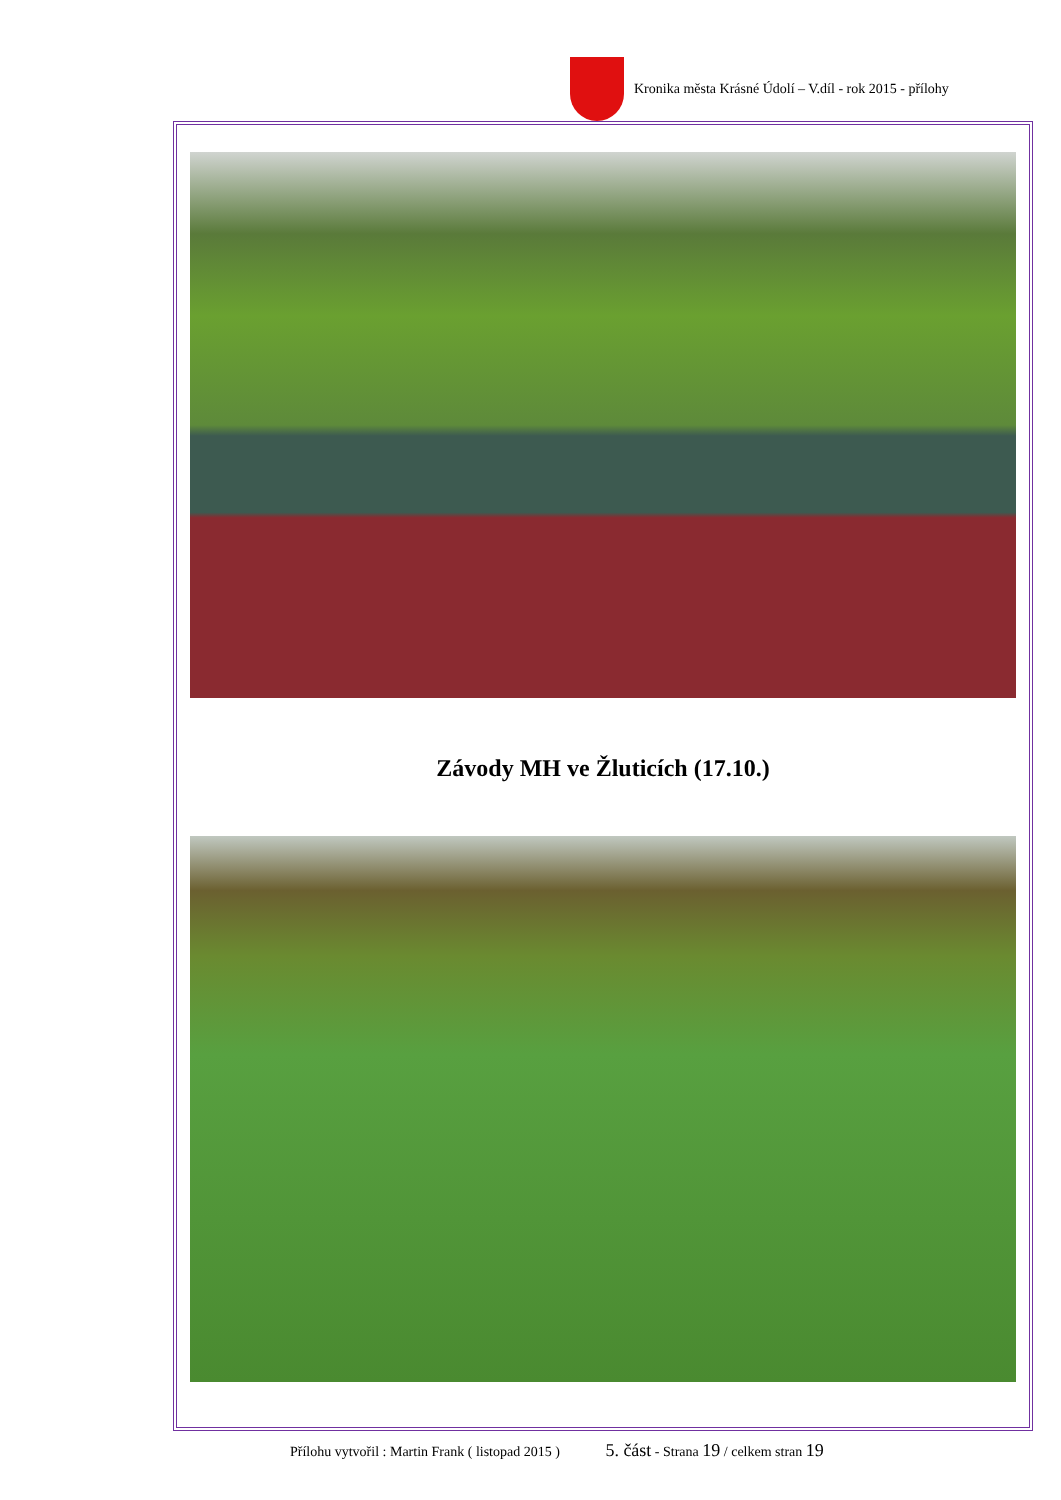Kronika města Krásné Údolí – V.díl - rok 2015 - přílohy
Závody MH ve Žluticích (17.10.)
Přílohu vytvořil : Martin Frank ( listopad 2015 ) 5. část - Strana 19 / celkem stran 19